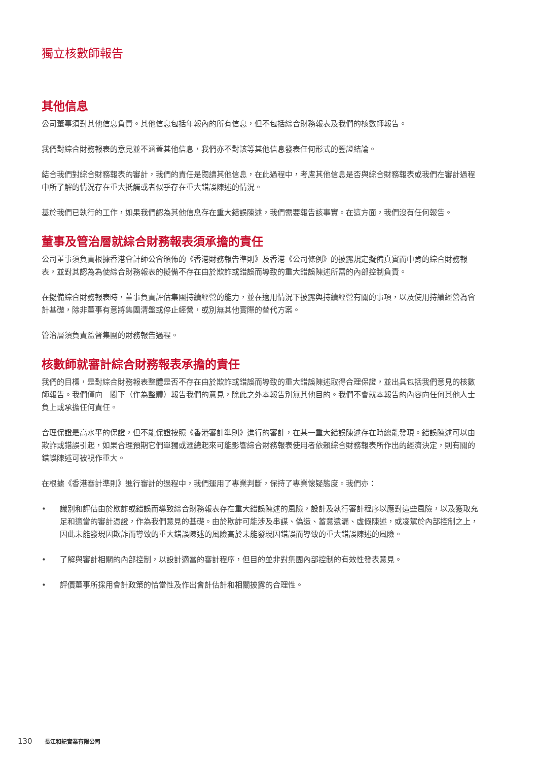獨立核數師報告
其他信息
公司董事須對其他信息負責。其他信息包括年報內的所有信息，但不包括綜合財務報表及我們的核數師報告。
我們對綜合財務報表的意見並不涵蓋其他信息，我們亦不對該等其他信息發表任何形式的鑒證結論。
結合我們對綜合財務報表的審計，我們的責任是閱讀其他信息，在此過程中，考慮其他信息是否與綜合財務報表或我們在審計過程中所了解的情況存在重大抵觸或者似乎存在重大錯誤陳述的情況。
基於我們已執行的工作，如果我們認為其他信息存在重大錯誤陳述，我們需要報告該事實。在這方面，我們沒有任何報告。
董事及管治層就綜合財務報表須承擔的責任
公司董事須負責根據香港會計師公會頒佈的《香港財務報告準則》及香港《公司條例》的披露規定擬備真實而中肯的綜合財務報表，並對其認為為使綜合財務報表的擬備不存在由於欺詐或錯誤而導致的重大錯誤陳述所需的內部控制負責。
在擬備綜合財務報表時，董事負責評估集團持續經營的能力，並在適用情況下披露與持續經營有關的事項，以及使用持續經營為會計基礎，除非董事有意將集團清盤或停止經營，或別無其他實際的替代方案。
管治層須負責監督集團的財務報告過程。
核數師就審計綜合財務報表承擔的責任
我們的目標，是對綜合財務報表整體是否不存在由於欺詐或錯誤而導致的重大錯誤陳述取得合理保證，並出具包括我們意見的核數師報告。我們僅向　閣下（作為整體）報告我們的意見，除此之外本報告別無其他目的。我們不會就本報告的內容向任何其他人士負上或承擔任何責任。
合理保證是高水平的保證，但不能保證按照《香港審計準則》進行的審計，在某一重大錯誤陳述存在時總能發現。錯誤陳述可以由欺詐或錯誤引起，如果合理預期它們單獨或滙總起來可能影響綜合財務報表使用者依賴綜合財務報表所作出的經濟決定，則有關的錯誤陳述可被視作重大。
在根據《香港審計準則》進行審計的過程中，我們運用了專業判斷，保持了專業懷疑態度。我們亦：
• 識別和評估由於欺詐或錯誤而導致綜合財務報表存在重大錯誤陳述的風險，設計及執行審計程序以應對這些風險，以及獲取充足和適當的審計憑證，作為我們意見的基礎。由於欺詐可能涉及串謀、偽造、蓄意遺漏、虛假陳述，或凌駕於內部控制之上，因此未能發現因欺詐而導致的重大錯誤陳述的風險高於未能發現因錯誤而導致的重大錯誤陳述的風險。
• 了解與審計相關的內部控制，以設計適當的審計程序，但目的並非對集團內部控制的有效性發表意見。
• 評價董事所採用會計政策的恰當性及作出會計估計和相關披露的合理性。
130 長江和記實業有限公司